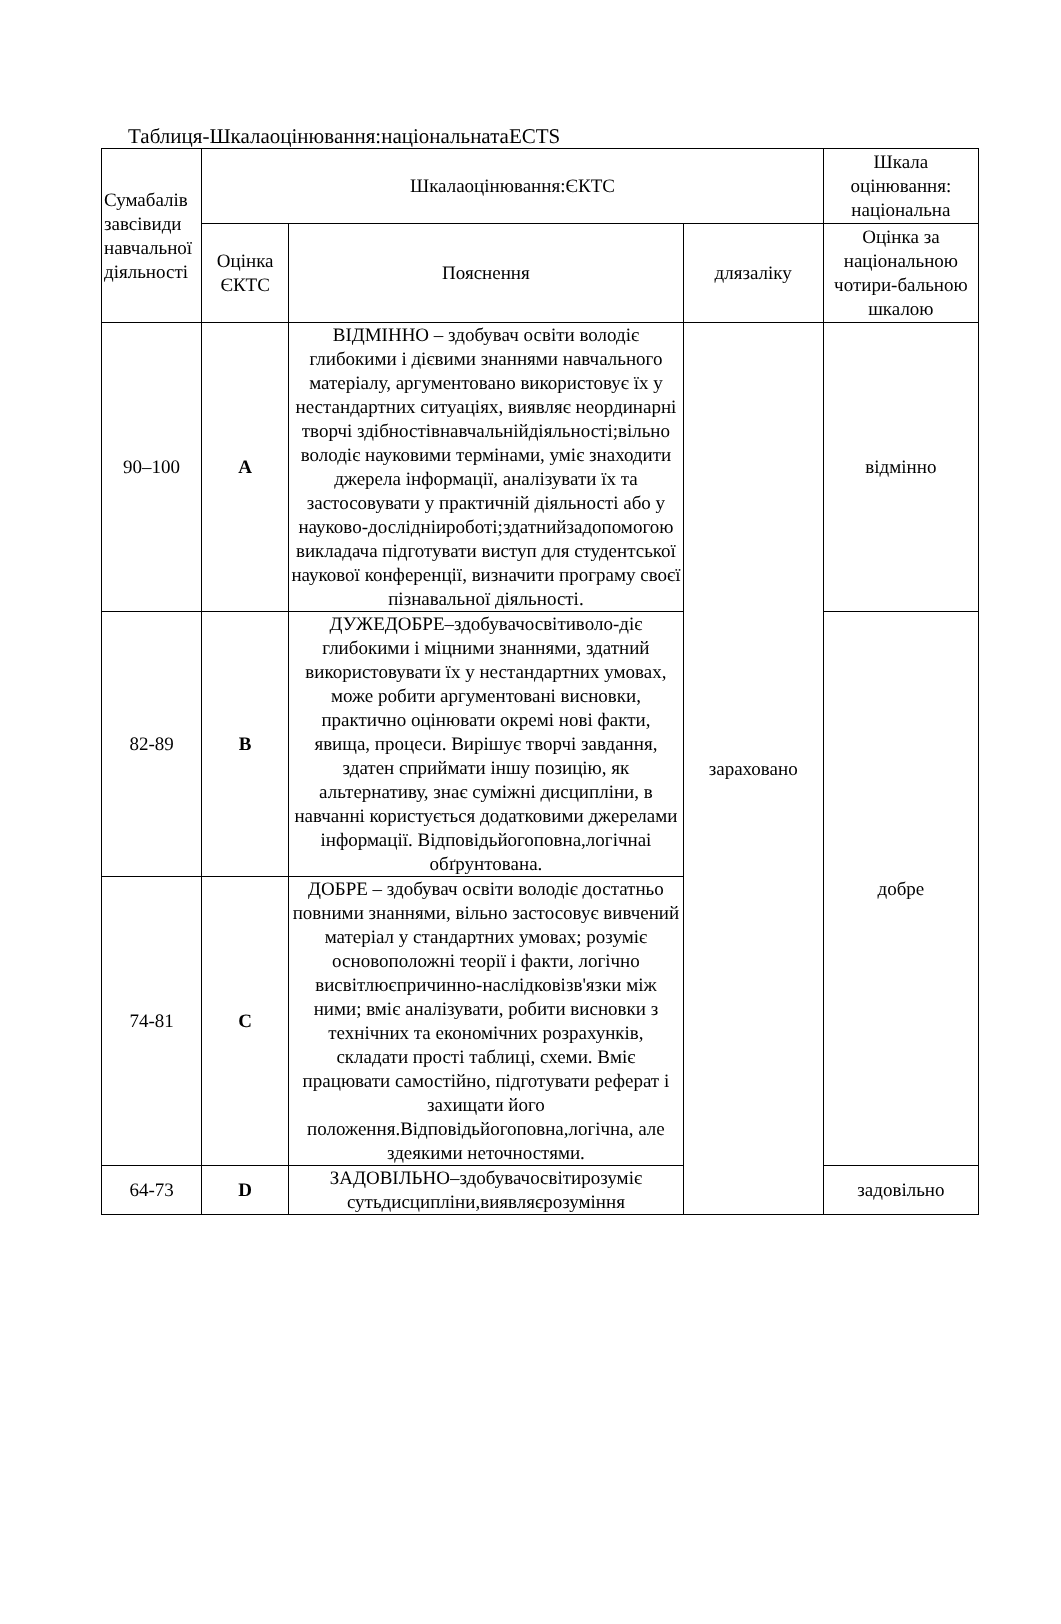Таблиця-Шкалаоцінювання:національнатаECTS
| Сумабалів завсівиди навчальної діяльності | Шкалаоцінювання:ЄКТС | | | Шкала оцінювання: національна |
| --- | --- | --- | --- | --- |
| | Оцінка ЄКТС | Пояснення | длязаліку | Оцінка за національною чотири-бальною шкалою |
| 90–100 | A | ВІДМІННО – здобувач освіти володіє глибокими і дієвими знаннями навчального матеріалу, аргументовано використовує їх у нестандартних ситуаціях, виявляє неординарні творчі здібностівнавчальнійдіяльності;вільно володіє науковими термінами, уміє знаходити джерела інформації, аналізувати їх та застосовувати у практичній діяльності або у науково-дослідніироботі;здатнийзадопомогою викладача підготувати виступ для студентської наукової конференції, визначити програму своєї пізнавальної діяльності. | зараховано | відмінно |
| 82-89 | B | ДУЖЕДОБРЕ–здобувачосвітиволо-діє глибокими і міцними знаннями, здатний використовувати їх у нестандартних умовах, може робити аргументовані висновки, практично оцінювати окремі нові факти, явища, процеси. Вирішує творчі завдання, здатен сприймати іншу позицію, як альтернативу, знає суміжні дисципліни, в навчанні користується додатковими джерелами інформації. Відповідьйогоповна,логічнаі обґрунтована. | | добре |
| 74-81 | C | ДОБРЕ – здобувач освіти володіє достатньо повними знаннями, вільно застосовує вивчений матеріал у стандартних умовах; розуміє основоположні теорії і факти, логічно висвітлюєпричинно-наслідковізв'язки між ними; вміє аналізувати, робити висновки з технічних та економічних розрахунків, складати прості таблиці, схеми. Вміє працювати самостійно, підготувати реферат і захищати його положення.Відповідьйогоповна,логічна, але здеякими неточностями. | | |
| 64-73 | D | ЗАДОВІЛЬНО–здобувачосвітирозуміє сутьдисципліни,виявляєрозуміння | | задовільно |